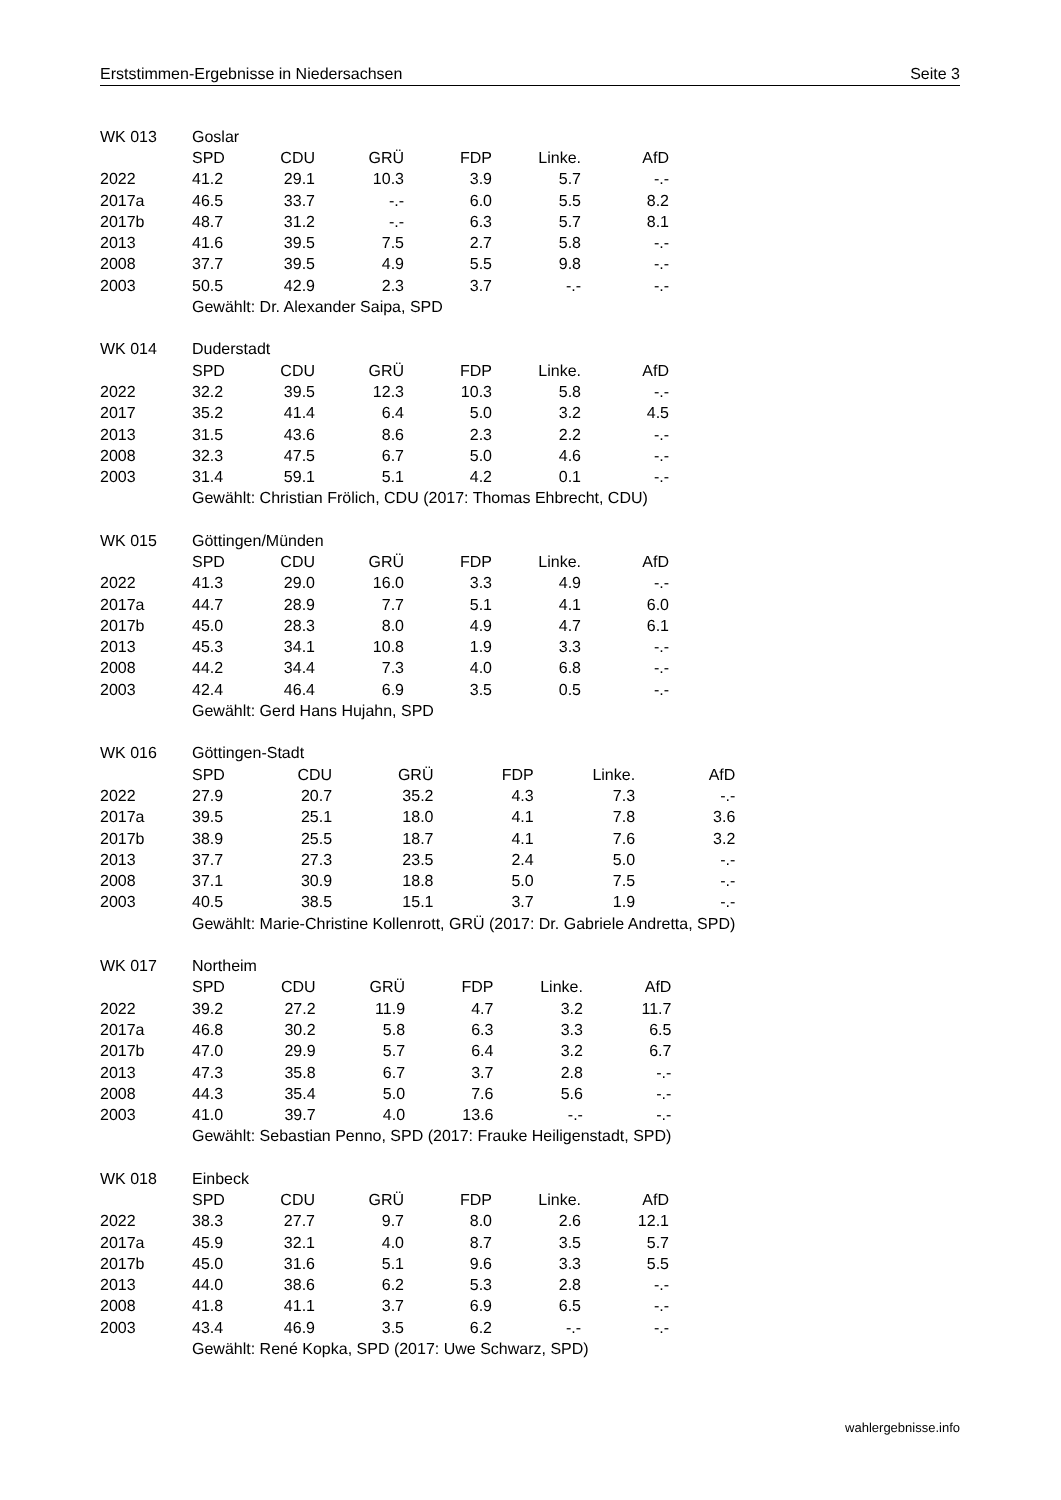Erststimmen-Ergebnisse in Niedersachsen Seite 3
| WK 013 | Goslar | | | | | |
| | SPD | CDU | GRÜ | FDP | Linke. | AfD |
| 2022 | 41.2 | 29.1 | 10.3 | 3.9 | 5.7 | -.- |
| 2017a | 46.5 | 33.7 | -.- | 6.0 | 5.5 | 8.2 |
| 2017b | 48.7 | 31.2 | -.- | 6.3 | 5.7 | 8.1 |
| 2013 | 41.6 | 39.5 | 7.5 | 2.7 | 5.8 | -.- |
| 2008 | 37.7 | 39.5 | 4.9 | 5.5 | 9.8 | -.- |
| 2003 | 50.5 | 42.9 | 2.3 | 3.7 | -.- | -.- |
| | Gewählt: Dr. Alexander Saipa, SPD | | | | | |
| WK 014 | Duderstadt | | | | | |
| | SPD | CDU | GRÜ | FDP | Linke. | AfD |
| 2022 | 32.2 | 39.5 | 12.3 | 10.3 | 5.8 | -.- |
| 2017 | 35.2 | 41.4 | 6.4 | 5.0 | 3.2 | 4.5 |
| 2013 | 31.5 | 43.6 | 8.6 | 2.3 | 2.2 | -.- |
| 2008 | 32.3 | 47.5 | 6.7 | 5.0 | 4.6 | -.- |
| 2003 | 31.4 | 59.1 | 5.1 | 4.2 | 0.1 | -.- |
| | Gewählt: Christian Frölich, CDU (2017: Thomas Ehbrecht, CDU) | | | | | |
| WK 015 | Göttingen/Münden | | | | | |
| | SPD | CDU | GRÜ | FDP | Linke. | AfD |
| 2022 | 41.3 | 29.0 | 16.0 | 3.3 | 4.9 | -.- |
| 2017a | 44.7 | 28.9 | 7.7 | 5.1 | 4.1 | 6.0 |
| 2017b | 45.0 | 28.3 | 8.0 | 4.9 | 4.7 | 6.1 |
| 2013 | 45.3 | 34.1 | 10.8 | 1.9 | 3.3 | -.- |
| 2008 | 44.2 | 34.4 | 7.3 | 4.0 | 6.8 | -.- |
| 2003 | 42.4 | 46.4 | 6.9 | 3.5 | 0.5 | -.- |
| | Gewählt: Gerd Hans Hujahn, SPD | | | | | |
| WK 016 | Göttingen-Stadt | | | | | |
| | SPD | CDU | GRÜ | FDP | Linke. | AfD |
| 2022 | 27.9 | 20.7 | 35.2 | 4.3 | 7.3 | -.- |
| 2017a | 39.5 | 25.1 | 18.0 | 4.1 | 7.8 | 3.6 |
| 2017b | 38.9 | 25.5 | 18.7 | 4.1 | 7.6 | 3.2 |
| 2013 | 37.7 | 27.3 | 23.5 | 2.4 | 5.0 | -.- |
| 2008 | 37.1 | 30.9 | 18.8 | 5.0 | 7.5 | -.- |
| 2003 | 40.5 | 38.5 | 15.1 | 3.7 | 1.9 | -.- |
| | Gewählt: Marie-Christine Kollenrott, GRÜ (2017: Dr. Gabriele Andretta, SPD) | | | | | |
| WK 017 | Northeim | | | | | |
| | SPD | CDU | GRÜ | FDP | Linke. | AfD |
| 2022 | 39.2 | 27.2 | 11.9 | 4.7 | 3.2 | 11.7 |
| 2017a | 46.8 | 30.2 | 5.8 | 6.3 | 3.3 | 6.5 |
| 2017b | 47.0 | 29.9 | 5.7 | 6.4 | 3.2 | 6.7 |
| 2013 | 47.3 | 35.8 | 6.7 | 3.7 | 2.8 | -.- |
| 2008 | 44.3 | 35.4 | 5.0 | 7.6 | 5.6 | -.- |
| 2003 | 41.0 | 39.7 | 4.0 | 13.6 | -.- | -.- |
| | Gewählt: Sebastian Penno, SPD (2017: Frauke Heiligenstadt, SPD) | | | | | |
| WK 018 | Einbeck | | | | | |
| | SPD | CDU | GRÜ | FDP | Linke. | AfD |
| 2022 | 38.3 | 27.7 | 9.7 | 8.0 | 2.6 | 12.1 |
| 2017a | 45.9 | 32.1 | 4.0 | 8.7 | 3.5 | 5.7 |
| 2017b | 45.0 | 31.6 | 5.1 | 9.6 | 3.3 | 5.5 |
| 2013 | 44.0 | 38.6 | 6.2 | 5.3 | 2.8 | -.- |
| 2008 | 41.8 | 41.1 | 3.7 | 6.9 | 6.5 | -.- |
| 2003 | 43.4 | 46.9 | 3.5 | 6.2 | -.- | -.- |
| | Gewählt: René Kopka, SPD (2017: Uwe Schwarz, SPD) | | | | | |
wahlergebnisse.info